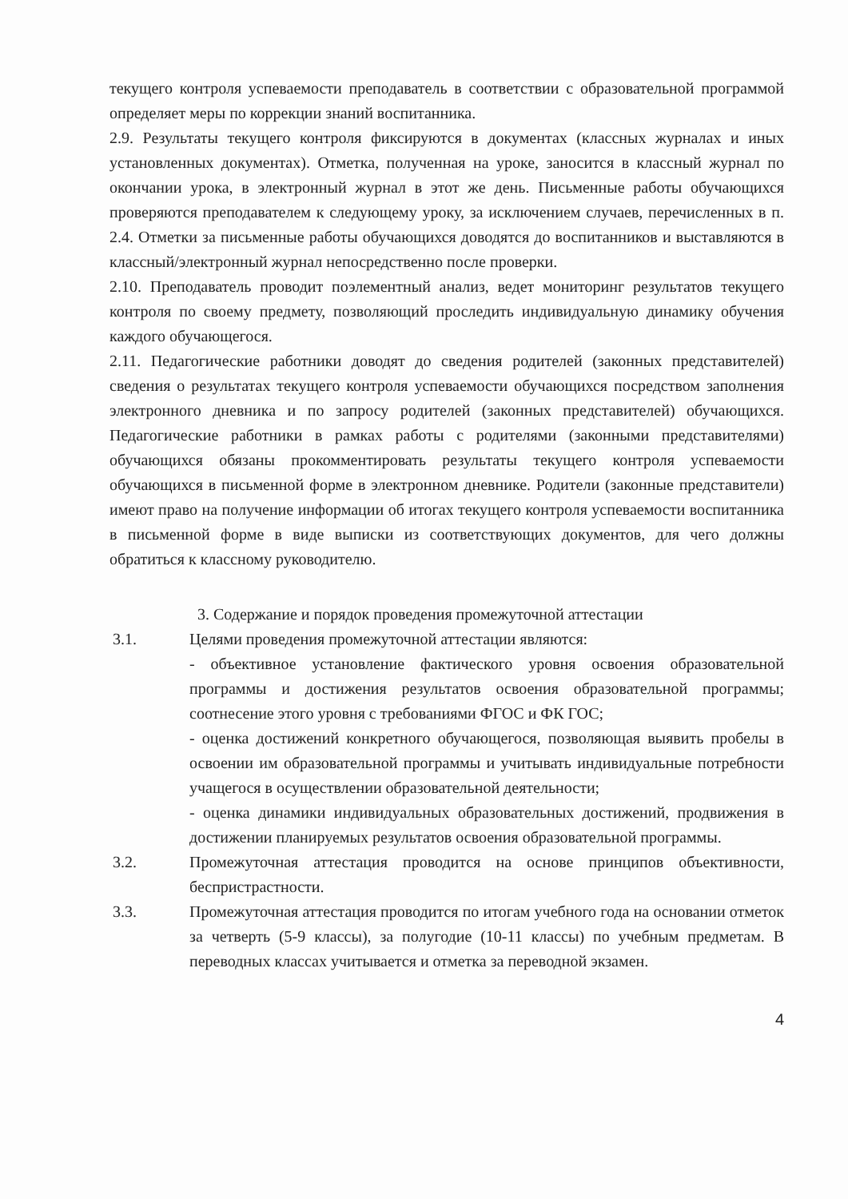текущего контроля успеваемости преподаватель в соответствии с образовательной программой определяет меры по коррекции знаний воспитанника.
2.9. Результаты текущего контроля фиксируются в документах (классных журналах и иных установленных документах). Отметка, полученная на уроке, заносится в классный журнал по окончании урока, в электронный журнал в этот же день. Письменные работы обучающихся проверяются преподавателем к следующему уроку, за исключением случаев, перечисленных в п. 2.4. Отметки за письменные работы обучающихся доводятся до воспитанников и выставляются в классный/электронный журнал непосредственно после проверки.
2.10. Преподаватель проводит поэлементный анализ, ведет мониторинг результатов текущего контроля по своему предмету, позволяющий проследить индивидуальную динамику обучения каждого обучающегося.
2.11. Педагогические работники доводят до сведения родителей (законных представителей) сведения о результатах текущего контроля успеваемости обучающихся посредством заполнения электронного дневника и по запросу родителей (законных представителей) обучающихся. Педагогические работники в рамках работы с родителями (законными представителями) обучающихся обязаны прокомментировать результаты текущего контроля успеваемости обучающихся в письменной форме в электронном дневнике. Родители (законные представители) имеют право на получение информации об итогах текущего контроля успеваемости воспитанника в письменной форме в виде выписки из соответствующих документов, для чего должны обратиться к классному руководителю.
3. Содержание и порядок проведения промежуточной аттестации
3.1. Целями проведения промежуточной аттестации являются:
- объективное установление фактического уровня освоения образовательной программы и достижения результатов освоения образовательной программы; соотнесение этого уровня с требованиями ФГОС и ФК ГОС;
- оценка достижений конкретного обучающегося, позволяющая выявить пробелы в освоении им образовательной программы и учитывать индивидуальные потребности учащегося в осуществлении образовательной деятельности;
- оценка динамики индивидуальных образовательных достижений, продвижения в достижении планируемых результатов освоения образовательной программы.
3.2. Промежуточная аттестация проводится на основе принципов объективности, беспристрастности.
3.3. Промежуточная аттестация проводится по итогам учебного года на основании отметок за четверть (5-9 классы), за полугодие (10-11 классы) по учебным предметам. В переводных классах учитывается и отметка за переводной экзамен.
4